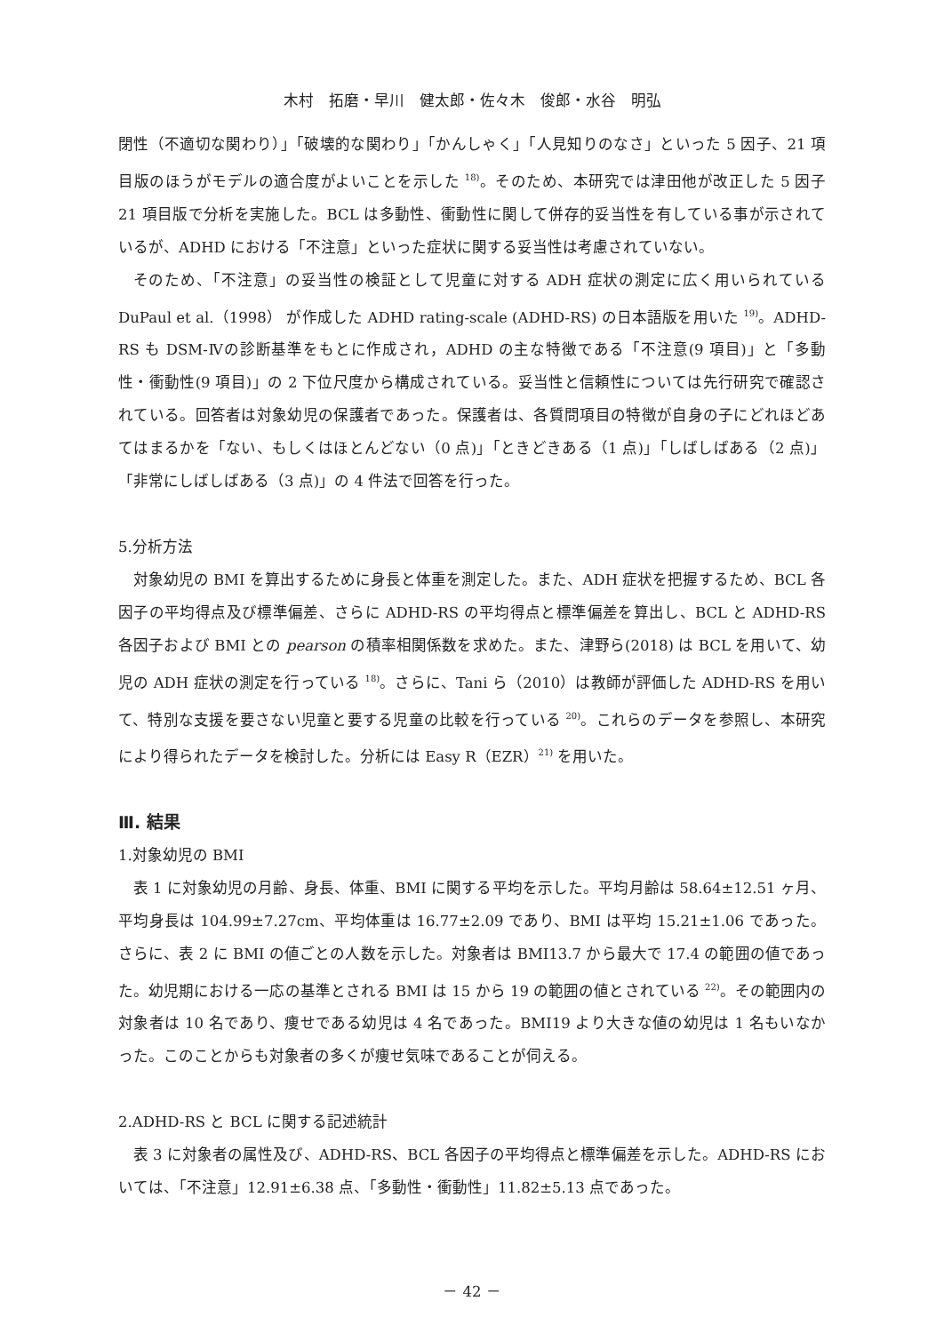木村　拓磨・早川　健太郎・佐々木　俊郎・水谷　明弘
閉性（不適切な関わり）」「破壊的な関わり」「かんしゃく」「人見知りのなさ」といった 5 因子、21 項目版のほうがモデルの適合度がよいことを示した <sup>18)</sup>。そのため、本研究では津田他が改正した 5 因子 21 項目版で分析を実施した。BCL は多動性、衝動性に関して併存的妥当性を有している事が示されているが、ADHD における「不注意」といった症状に関する妥当性は考慮されていない。
そのため、「不注意」の妥当性の検証として児童に対する ADH 症状の測定に広く用いられている DuPaul et al.（1998） が作成した ADHD rating-scale (ADHD-RS) の日本語版を用いた <sup>19)</sup>。ADHD-RS も DSM-Ⅳの診断基準をもとに作成され，ADHD の主な特徴である「不注意(9 項目)」と「多動性・衝動性(9 項目)」の 2 下位尺度から構成されている。妥当性と信頼性については先行研究で確認されている。回答者は対象幼児の保護者であった。保護者は、各質問項目の特徴が自身の子にどれほどあてはまるかを「ない、もしくはほとんどない（0 点)」「ときどきある（1 点)」「しばしばある（2 点)」「非常にしばしばある（3 点)」の 4 件法で回答を行った。
5.分析方法
対象幼児の BMI を算出するために身長と体重を測定した。また、ADH 症状を把握するため、BCL 各因子の平均得点及び標準偏差、さらに ADHD-RS の平均得点と標準偏差を算出し、BCL と ADHD-RS 各因子および BMI との pearson の積率相関係数を求めた。また、津野ら(2018) は BCL を用いて、幼児の ADH 症状の測定を行っている <sup>18)</sup>。さらに、Tani ら（2010）は教師が評価した ADHD-RS を用いて、特別な支援を要さない児童と要する児童の比較を行っている <sup>20)</sup>。これらのデータを参照し、本研究により得られたデータを検討した。分析には Easy R（EZR）<sup>21)</sup> を用いた。
Ⅲ. 結果
1.対象幼児の BMI
表 1 に対象幼児の月齢、身長、体重、BMI に関する平均を示した。平均月齢は 58.64±12.51 ヶ月、平均身長は 104.99±7.27cm、平均体重は 16.77±2.09 であり、BMI は平均 15.21±1.06 であった。さらに、表 2 に BMI の値ごとの人数を示した。対象者は BMI13.7 から最大で 17.4 の範囲の値であった。幼児期における一応の基準とされる BMI は 15 から 19 の範囲の値とされている <sup>22)</sup>。その範囲内の対象者は 10 名であり、痩せである幼児は 4 名であった。BMI19 より大きな値の幼児は 1 名もいなかった。このことからも対象者の多くが痩せ気味であることが伺える。
2.ADHD-RS と BCL に関する記述統計
表 3 に対象者の属性及び、ADHD-RS、BCL 各因子の平均得点と標準偏差を示した。ADHD-RS においては、「不注意」12.91±6.38 点、「多動性・衝動性」11.82±5.13 点であった。
－ 42 －